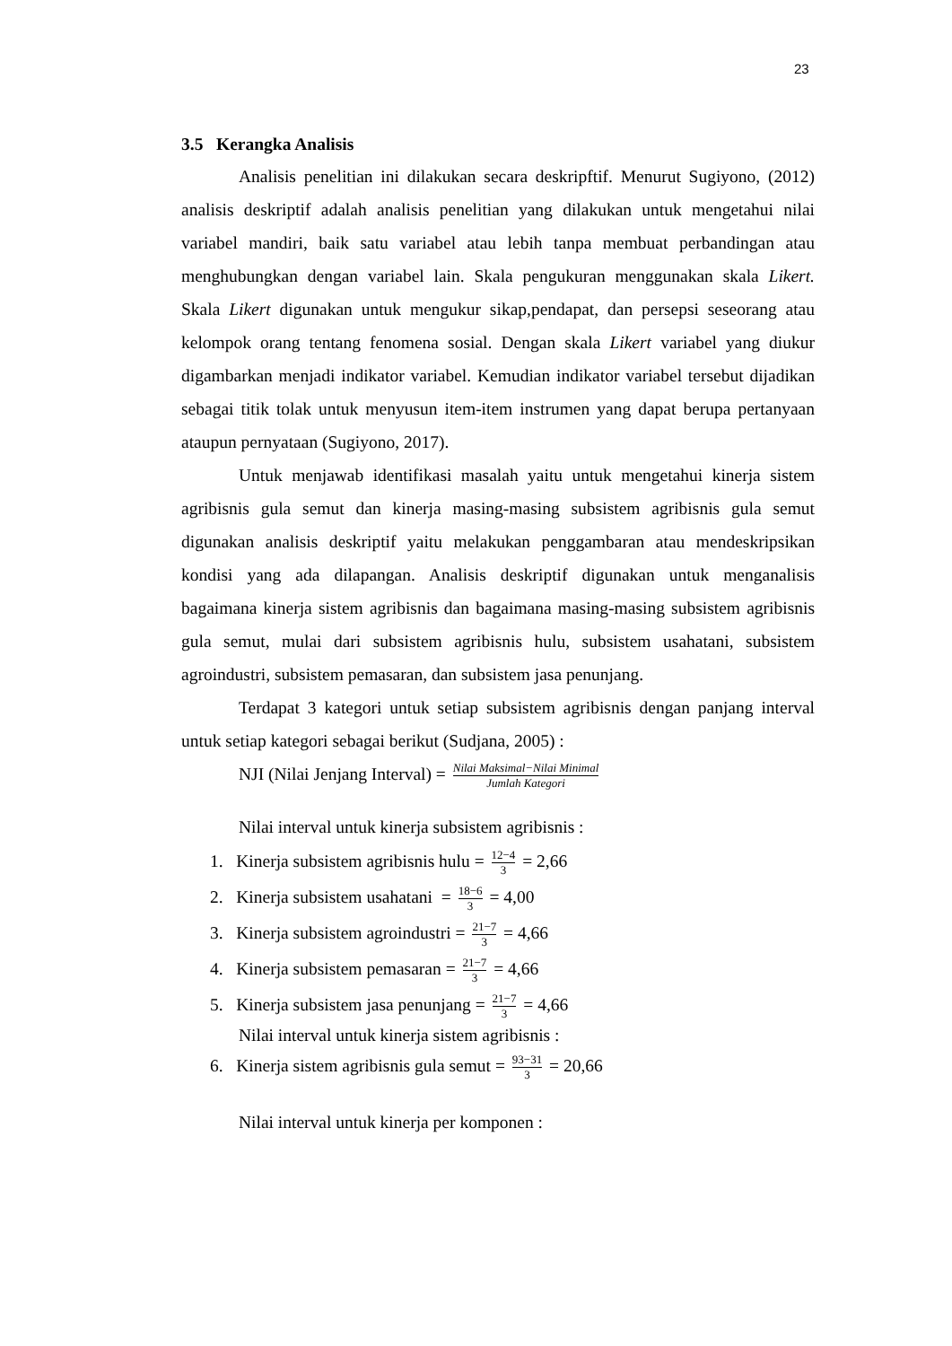23
3.5 Kerangka Analisis
Analisis penelitian ini dilakukan secara deskripftif. Menurut Sugiyono, (2012) analisis deskriptif adalah analisis penelitian yang dilakukan untuk mengetahui nilai variabel mandiri, baik satu variabel atau lebih tanpa membuat perbandingan atau menghubungkan dengan variabel lain. Skala pengukuran menggunakan skala Likert. Skala Likert digunakan untuk mengukur sikap,pendapat, dan persepsi seseorang atau kelompok orang tentang fenomena sosial. Dengan skala Likert variabel yang diukur digambarkan menjadi indikator variabel. Kemudian indikator variabel tersebut dijadikan sebagai titik tolak untuk menyusun item-item instrumen yang dapat berupa pertanyaan ataupun pernyataan (Sugiyono, 2017).
Untuk menjawab identifikasi masalah yaitu untuk mengetahui kinerja sistem agribisnis gula semut dan kinerja masing-masing subsistem agribisnis gula semut digunakan analisis deskriptif yaitu melakukan penggambaran atau mendeskripsikan kondisi yang ada dilapangan. Analisis deskriptif digunakan untuk menganalisis bagaimana kinerja sistem agribisnis dan bagaimana masing-masing subsistem agribisnis gula semut, mulai dari subsistem agribisnis hulu, subsistem usahatani, subsistem agroindustri, subsistem pemasaran, dan subsistem jasa penunjang.
Terdapat 3 kategori untuk setiap subsistem agribisnis dengan panjang interval untuk setiap kategori sebagai berikut (Sudjana, 2005) :
NJI (Nilai Jenjang Interval) = Nilai Maksimal−Nilai Minimal Jumlah Kategori
Nilai interval untuk kinerja subsistem agribisnis :
1. Kinerja subsistem agribisnis hulu = 12−4 3 = 2,66
2. Kinerja subsistem usahatani = 18−6 3 = 4,00
3. Kinerja subsistem agroindustri = 21−7 3 = 4,66
4. Kinerja subsistem pemasaran = 21−7 3 = 4,66
5. Kinerja subsistem jasa penunjang = 21−7 3 = 4,66
Nilai interval untuk kinerja sistem agribisnis :
6. Kinerja sistem agribisnis gula semut = 93−31 3 = 20,66
Nilai interval untuk kinerja per komponen :